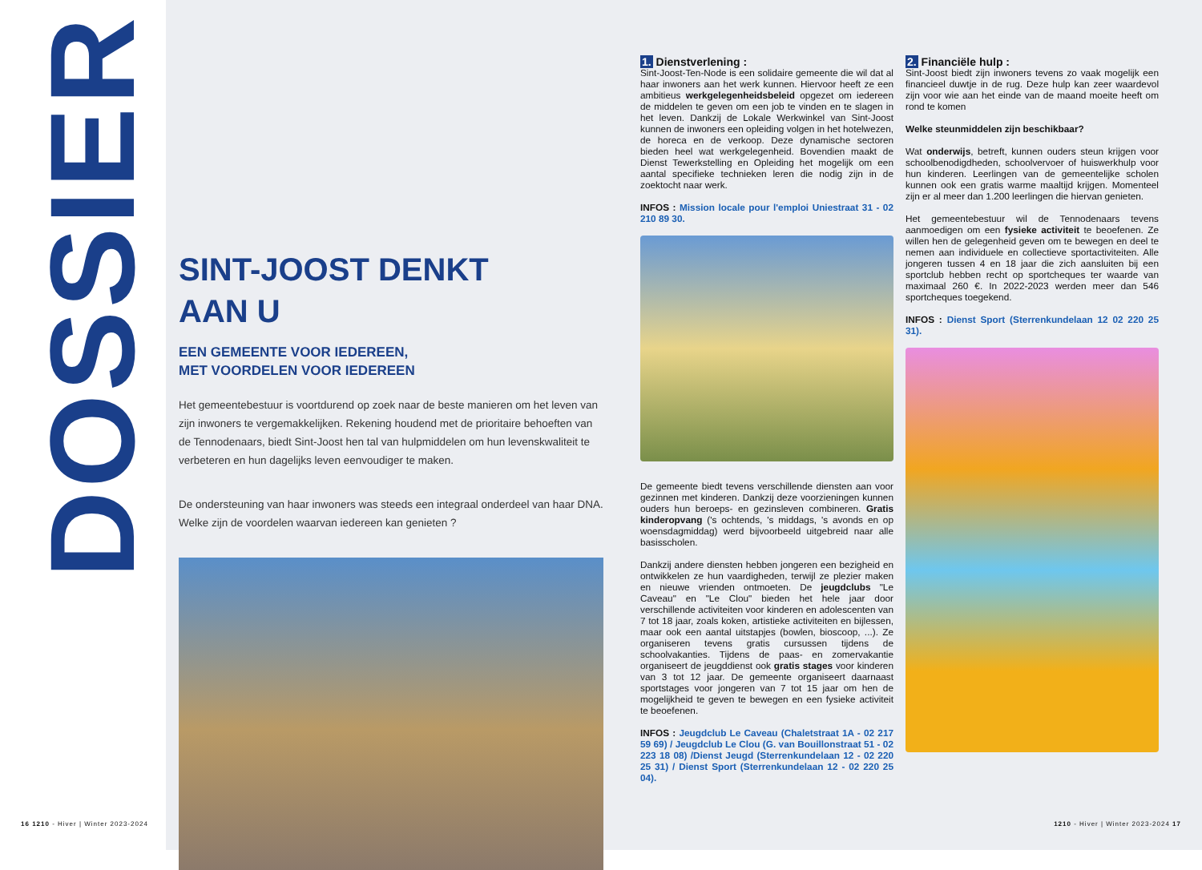DOSSIER
16 1210 - Hiver | Winter 2023-2024
SINT-JOOST DENKT
AAN U
EEN GEMEENTE VOOR IEDEREEN,
MET VOORDELEN VOOR IEDEREEN
Het gemeentebestuur is voortdurend op zoek naar de beste manieren om het leven van zijn inwoners te vergemakkelijken. Rekening houdend met de prioritaire behoeften van de Tennodenaars, biedt Sint-Joost hen tal van hulpmiddelen om hun levenskwaliteit te verbeteren en hun dagelijks leven eenvoudiger te maken.
De ondersteuning van haar inwoners was steeds een integraal onderdeel van haar DNA. Welke zijn de voordelen waarvan iedereen kan genieten ?
1. Dienstverlening :
Sint-Joost-Ten-Node is een solidaire gemeente die wil dat al haar inwoners aan het werk kunnen. Hiervoor heeft ze een ambitieus werkgelegenheidsbeleid opgezet om iedereen de middelen te geven om een job te vinden en te slagen in het leven. Dankzij de Lokale Werkwinkel van Sint-Joost kunnen de inwoners een opleiding volgen in het hotelwezen, de horeca en de verkoop. Deze dynamische sectoren bieden heel wat werkgelegenheid. Bovendien maakt de Dienst Tewerkstelling en Opleiding het mogelijk om een aantal specifieke technieken leren die nodig zijn in de zoektocht naar werk.
INFOS : Mission locale pour l'emploi Uniestraat 31 - 02 210 89 30.
De gemeente biedt tevens verschillende diensten aan voor gezinnen met kinderen. Dankzij deze voorzieningen kunnen ouders hun beroeps- en gezinsleven combineren. Gratis kinderopvang ('s ochtends, 's middags, 's avonds en op woensdagmiddag) werd bijvoorbeeld uitgebreid naar alle basisscholen.
Dankzij andere diensten hebben jongeren een bezigheid en ontwikkelen ze hun vaardigheden, terwijl ze plezier maken en nieuwe vrienden ontmoeten. De jeugdclubs "Le Caveau" en "Le Clou" bieden het hele jaar door verschillende activiteiten voor kinderen en adolescenten van 7 tot 18 jaar, zoals koken, artistieke activiteiten en bijlessen, maar ook een aantal uitstapjes (bowlen, bioscoop, ...). Ze organiseren tevens gratis cursussen tijdens de schoolvakanties. Tijdens de paas- en zomervakantie organiseert de jeugddienst ook gratis stages voor kinderen van 3 tot 12 jaar. De gemeente organiseert daarnaast sportstages voor jongeren van 7 tot 15 jaar om hen de mogelijkheid te geven te bewegen en een fysieke activiteit te beoefenen.
INFOS : Jeugdclub Le Caveau (Chaletstraat 1A - 02 217 59 69) / Jeugdclub Le Clou (G. van Bouillonstraat 51 - 02 223 18 08) /Dienst Jeugd (Sterrenkundelaan 12 - 02 220 25 31) / Dienst Sport (Sterrenkundelaan 12 - 02 220 25 04).
2. Financiële hulp :
Sint-Joost biedt zijn inwoners tevens zo vaak mogelijk een financieel duwtje in de rug. Deze hulp kan zeer waardevol zijn voor wie aan het einde van de maand moeite heeft om rond te komen
Welke steunmiddelen zijn beschikbaar?
Wat onderwijs, betreft, kunnen ouders steun krijgen voor schoolbenodigdheden, schoolvervoer of huiswerkhulp voor hun kinderen. Leerlingen van de gemeentelijke scholen kunnen ook een gratis warme maaltijd krijgen. Momenteel zijn er al meer dan 1.200 leerlingen die hiervan genieten.
Het gemeentebestuur wil de Tennodenaars tevens aanmoedigen om een fysieke activiteit te beoefenen. Ze willen hen de gelegenheid geven om te bewegen en deel te nemen aan individuele en collectieve sportactiviteiten. Alle jongeren tussen 4 en 18 jaar die zich aansluiten bij een sportclub hebben recht op sportcheques ter waarde van maximaal 260 €. In 2022-2023 werden meer dan 546 sportcheques toegekend.
INFOS : Dienst Sport (Sterrenkundelaan 12 02 220 25 31).
1210 - Hiver | Winter 2023-2024 17